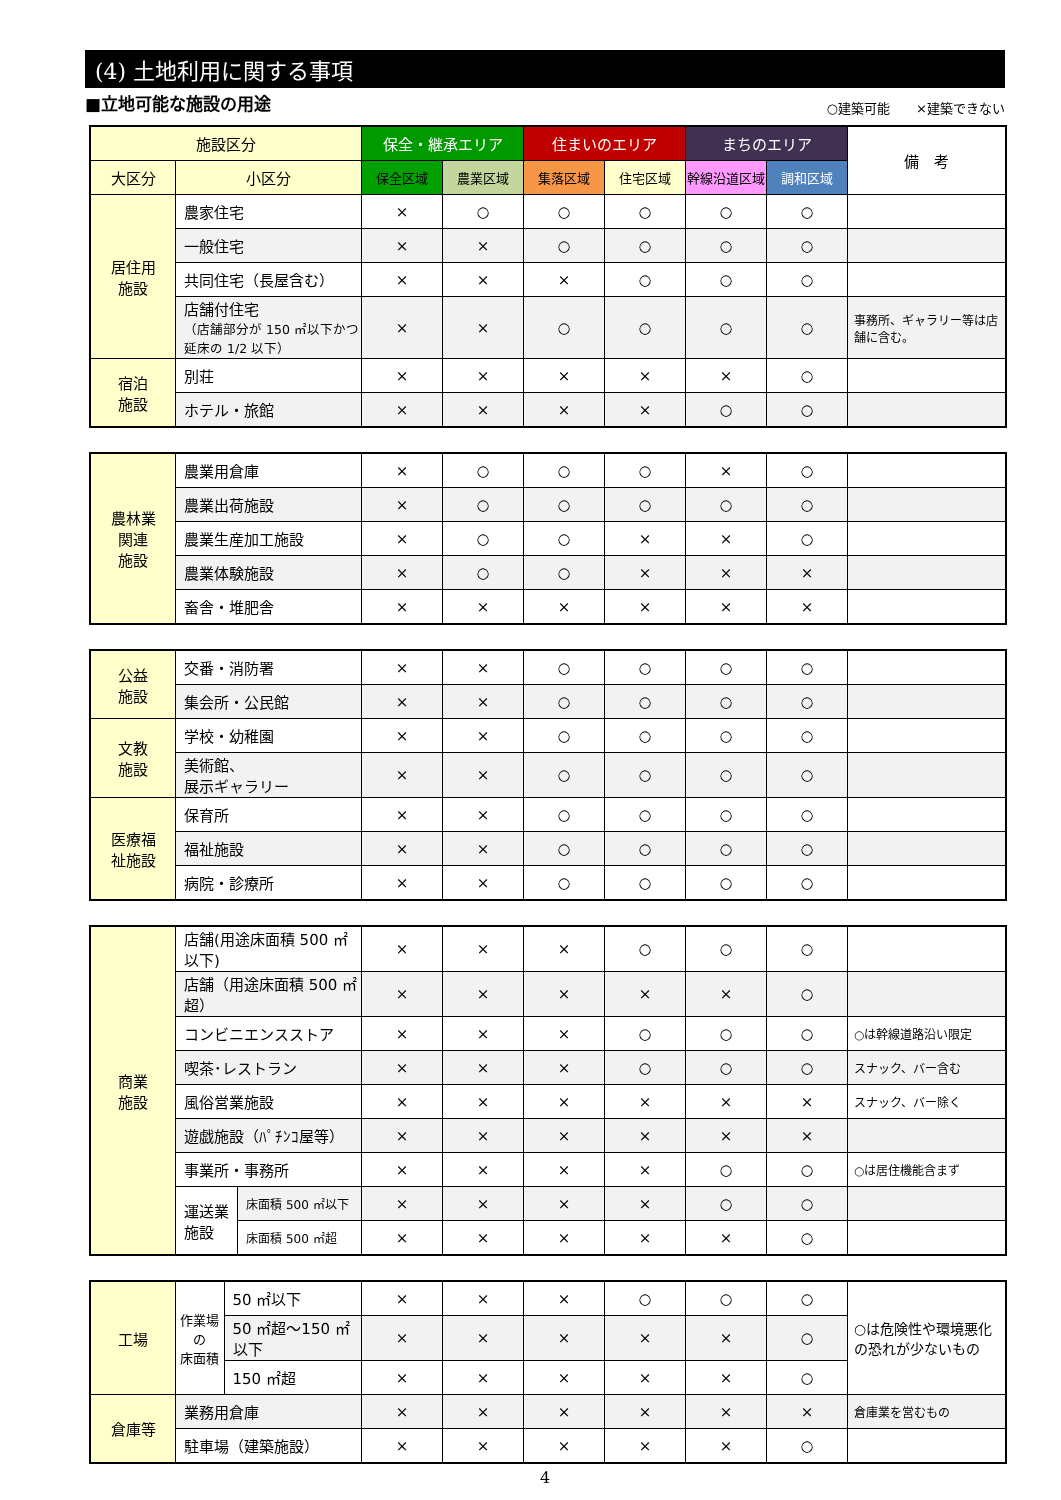(4) 土地利用に関する事項
■立地可能な施設の用途 ○建築可能　　×建築できない
| 施設区分 | | 保全・継承エリア | | 住まいのエリア | | まちのエリア | | 備 考 |
| --- | --- | --- | --- | --- | --- | --- | --- | --- |
| 大区分 | 小区分 | 保全区域 | 農業区域 | 集落区域 | 住宅区域 | 幹線沿道区域 | 調和区域 | |
| 居住用 施設 | 農家住宅 | × | ○ | ○ | ○ | ○ | ○ | |
| | 一般住宅 | × | × | ○ | ○ | ○ | ○ | |
| | 共同住宅（長屋含む） | × | × | × | ○ | ○ | ○ | |
| | 店舗付住宅 （店舗部分が 150 ㎡以下かつ延床の 1/2 以下） | × | × | ○ | ○ | ○ | ○ | 事務所、ギャラリー等は店舗に含む。 |
| 宿泊 施設 | 別荘 | × | × | × | × | × | ○ | |
| | ホテル・旅館 | × | × | × | × | ○ | ○ | |
| 農林業 関連 施設 | 農業用倉庫 | × | ○ | ○ | ○ | × | ○ | |
| | 農業出荷施設 | × | ○ | ○ | ○ | ○ | ○ | |
| | 農業生産加工施設 | × | ○ | ○ | × | × | ○ | |
| | 農業体験施設 | × | ○ | ○ | × | × | × | |
| | 畜舎・堆肥舎 | × | × | × | × | × | × | |
| 公益 施設 | 交番・消防署 | × | × | ○ | ○ | ○ | ○ | |
| | 集会所・公民館 | × | × | ○ | ○ | ○ | ○ | |
| 文教 施設 | 学校・幼稚園 | × | × | ○ | ○ | ○ | ○ | |
| | 美術館、 展示ギャラリー | × | × | ○ | ○ | ○ | ○ | |
| 医療福 祉施設 | 保育所 | × | × | ○ | ○ | ○ | ○ | |
| | 福祉施設 | × | × | ○ | ○ | ○ | ○ | |
| | 病院・診療所 | × | × | ○ | ○ | ○ | ○ | |
| 商業 施設 | 店舗(用途床面積 500 ㎡以下) | | × | × | × | ○ | ○ | ○ | |
| | 店舗（用途床面積 500 ㎡超） | | × | × | × | × | × | ○ | |
| | コンビニエンスストア | | × | × | × | ○ | ○ | ○ | ○は幹線道路沿い限定 |
| | 喫茶･レストラン | | × | × | × | ○ | ○ | ○ | スナック、バー含む |
| | 風俗営業施設 | | × | × | × | × | × | × | スナック、バー除く |
| | 遊戯施設（ﾊﾟﾁﾝｺ屋等） | | × | × | × | × | × | × | |
| | 事業所・事務所 | | × | × | × | × | ○ | ○ | ○は居住機能含まず |
| | 運送業 施設 | 床面積 500 ㎡以下 | × | × | × | × | ○ | ○ | |
| | | 床面積 500 ㎡超 | × | × | × | × | × | ○ | |
| 工場 | 作業場の 床面積 | 50 ㎡以下 | × | × | × | ○ | ○ | ○ | ○は危険性や環境悪化の恐れが少ないもの |
| | | 50 ㎡超～150 ㎡以下 | × | × | × | × | × | ○ | |
| | | 150 ㎡超 | × | × | × | × | × | ○ | |
| 倉庫等 | 業務用倉庫 | | × | × | × | × | × | × | 倉庫業を営むもの |
| | 駐車場（建築施設） | | × | × | × | × | × | ○ | |
4